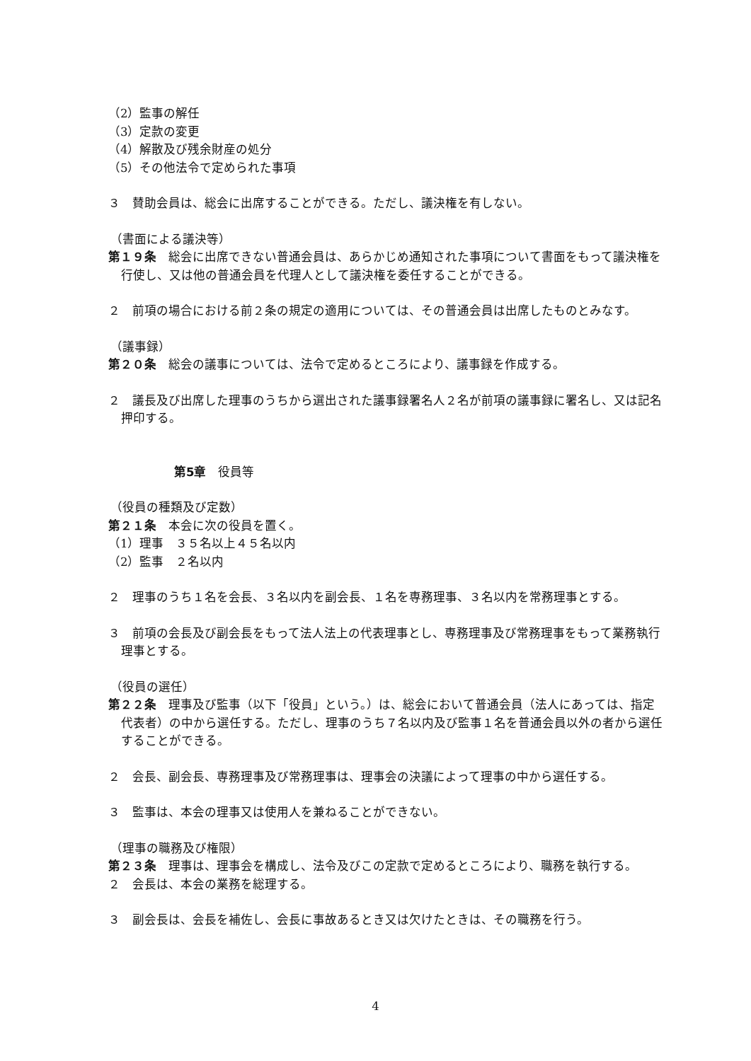（2）監事の解任
（3）定款の変更
（4）解散及び残余財産の処分
（5）その他法令で定められた事項
３　賛助会員は、総会に出席することができる。ただし、議決権を有しない。
（書面による議決等）
第１９条　総会に出席できない普通会員は、あらかじめ通知された事項について書面をもって議決権を行使し、又は他の普通会員を代理人として議決権を委任することができる。
２　前項の場合における前２条の規定の適用については、その普通会員は出席したものとみなす。
（議事録）
第２０条　総会の議事については、法令で定めるところにより、議事録を作成する。
２　議長及び出席した理事のうちから選出された議事録署名人２名が前項の議事録に署名し、又は記名押印する。
第5章　役員等
（役員の種類及び定数）
第２１条　本会に次の役員を置く。
（1）理事　３５名以上４５名以内
（2）監事　２名以内
２　理事のうち１名を会長、３名以内を副会長、１名を専務理事、３名以内を常務理事とする。
３　前項の会長及び副会長をもって法人法上の代表理事とし、専務理事及び常務理事をもって業務執行理事とする。
（役員の選任）
第２２条　理事及び監事（以下「役員」という。）は、総会において普通会員（法人にあっては、指定代表者）の中から選任する。ただし、理事のうち７名以内及び監事１名を普通会員以外の者から選任することができる。
２　会長、副会長、専務理事及び常務理事は、理事会の決議によって理事の中から選任する。
３　監事は、本会の理事又は使用人を兼ねることができない。
（理事の職務及び権限）
第２３条　理事は、理事会を構成し、法令及びこの定款で定めるところにより、職務を執行する。
２　会長は、本会の業務を総理する。
３　副会長は、会長を補佐し、会長に事故あるとき又は欠けたときは、その職務を行う。
4